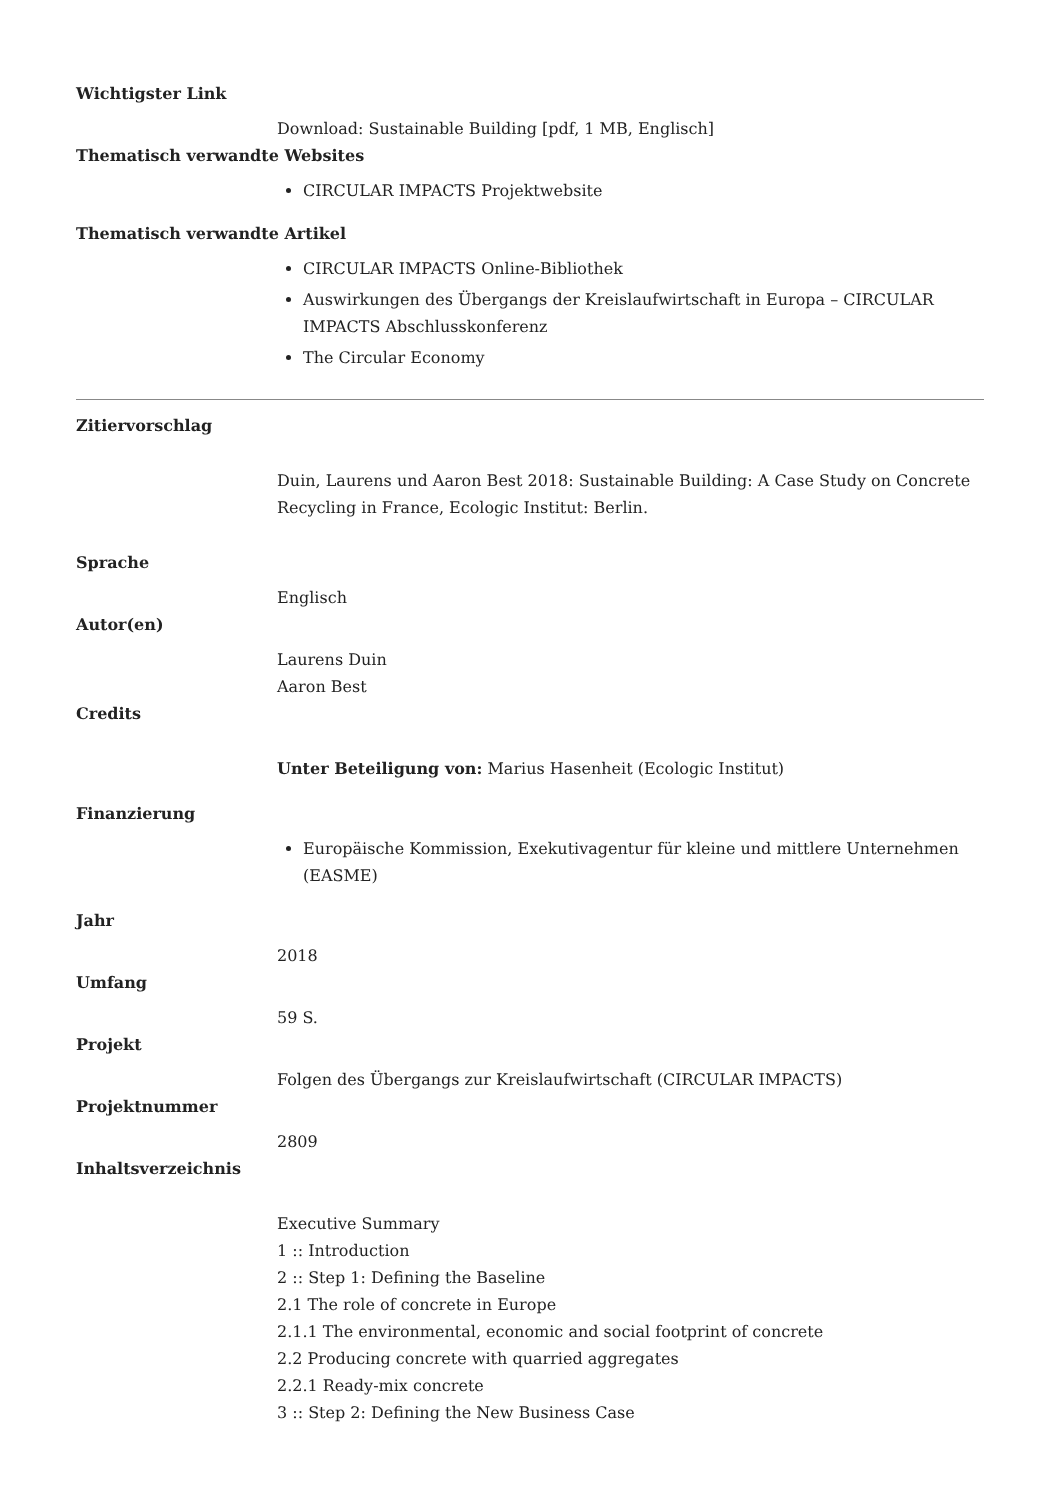Wichtigster Link
Download: Sustainable Building [pdf, 1 MB, Englisch]
Thematisch verwandte Websites
CIRCULAR IMPACTS Projektwebsite
Thematisch verwandte Artikel
CIRCULAR IMPACTS Online-Bibliothek
Auswirkungen des Übergangs der Kreislaufwirtschaft in Europa – CIRCULAR IMPACTS Abschlusskonferenz
The Circular Economy
Zitiervorschlag
Duin, Laurens und Aaron Best 2018: Sustainable Building: A Case Study on Concrete Recycling in France, Ecologic Institut: Berlin.
Sprache
Englisch
Autor(en)
Laurens Duin
Aaron Best
Credits
Unter Beteiligung von: Marius Hasenheit (Ecologic Institut)
Finanzierung
Europäische Kommission, Exekutivagentur für kleine und mittlere Unternehmen (EASME)
Jahr
2018
Umfang
59 S.
Projekt
Folgen des Übergangs zur Kreislaufwirtschaft (CIRCULAR IMPACTS)
Projektnummer
2809
Inhaltsverzeichnis
Executive Summary
1 :: Introduction
2 :: Step 1: Defining the Baseline
2.1 The role of concrete in Europe
2.1.1 The environmental, economic and social footprint of concrete
2.2 Producing concrete with quarried aggregates
2.2.1 Ready-mix concrete
3 :: Step 2: Defining the New Business Case